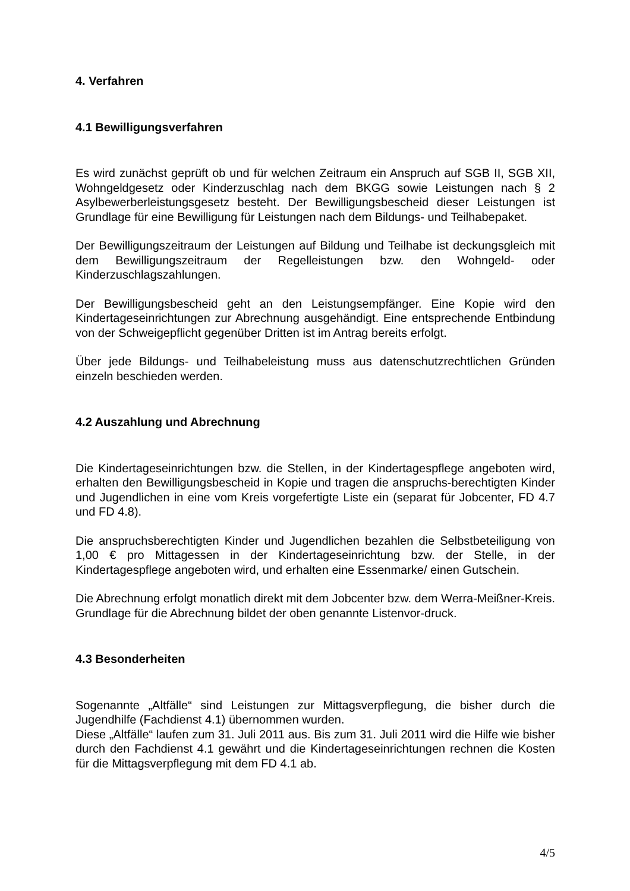4. Verfahren
4.1 Bewilligungsverfahren
Es wird zunächst geprüft ob und für welchen Zeitraum ein Anspruch auf SGB II, SGB XII, Wohngeldgesetz oder Kinderzuschlag nach dem BKGG sowie Leistungen nach § 2 Asylbewerberleistungsgesetz besteht. Der Bewilligungsbescheid dieser Leistungen ist Grundlage für eine Bewilligung für Leistungen nach dem Bildungs- und Teilhabepaket.
Der Bewilligungszeitraum der Leistungen auf Bildung und Teilhabe ist deckungsgleich mit dem Bewilligungszeitraum der Regelleistungen bzw. den Wohngeld- oder Kinderzuschlagszahlungen.
Der Bewilligungsbescheid geht an den Leistungsempfänger. Eine Kopie wird den Kindertageseinrichtungen zur Abrechnung ausgehändigt. Eine entsprechende Entbindung von der Schweigepflicht gegenüber Dritten ist im Antrag bereits erfolgt.
Über jede Bildungs- und Teilhabeleistung muss aus datenschutzrechtlichen Gründen einzeln beschieden werden.
4.2 Auszahlung und Abrechnung
Die Kindertageseinrichtungen bzw. die Stellen, in der Kindertagespflege angeboten wird, erhalten den Bewilligungsbescheid in Kopie und tragen die anspruchs-berechtigten Kinder und Jugendlichen in eine vom Kreis vorgefertigte Liste ein (separat für Jobcenter, FD 4.7 und FD 4.8).
Die anspruchsberechtigten Kinder und Jugendlichen bezahlen die Selbstbeteiligung von 1,00 € pro Mittagessen in der Kindertageseinrichtung bzw. der Stelle, in der Kindertagespflege angeboten wird, und erhalten eine Essenmarke/ einen Gutschein.
Die Abrechnung erfolgt monatlich direkt mit dem Jobcenter bzw. dem Werra-Meißner-Kreis. Grundlage für die Abrechnung bildet der oben genannte Listenvor-druck.
4.3 Besonderheiten
Sogenannte „Altfälle“ sind Leistungen zur Mittagsverpflegung, die bisher durch die Jugendhilfe (Fachdienst 4.1) übernommen wurden.
Diese „Altfälle“ laufen zum 31. Juli 2011 aus. Bis zum 31. Juli 2011 wird die Hilfe wie bisher durch den Fachdienst 4.1 gewährt und die Kindertageseinrichtungen rechnen die Kosten für die Mittagsverpflegung mit dem FD 4.1 ab.
4/5